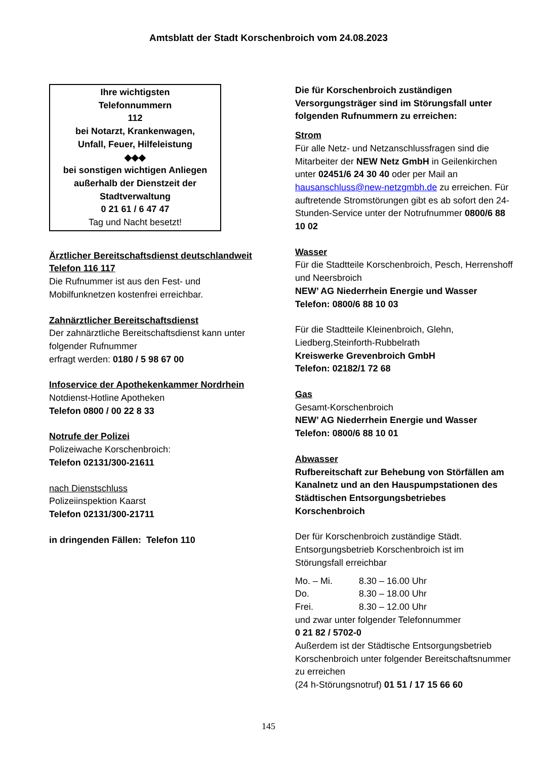Amtsblatt der Stadt Korschenbroich vom 24.08.2023
Ihre wichtigsten
Telefonnummern
112
bei Notarzt, Krankenwagen,
Unfall, Feuer, Hilfeleistung
◆◆◆
bei sonstigen wichtigen Anliegen
außerhalb der Dienstzeit der
Stadtverwaltung
0 21 61 / 6 47 47
Tag und Nacht besetzt!
Ärztlicher Bereitschaftsdienst deutschlandweit Telefon 116 117
Die Rufnummer ist aus den Fest- und Mobilfunknetzen kostenfrei erreichbar.
Zahnärztlicher Bereitschaftsdienst
Der zahnärztliche Bereitschaftsdienst kann unter folgender Rufnummer
erfragt werden: 0180 / 5 98 67 00
Infoservice der Apothekenkammer Nordrhein
Notdienst-Hotline Apotheken
Telefon 0800 / 00 22 8 33
Notrufe der Polizei
Polizeiwache Korschenbroich:
Telefon 02131/300-21611
nach Dienstschluss
Polizeiinspektion Kaarst
Telefon 02131/300-21711
in dringenden Fällen: Telefon 110
Die für Korschenbroich zuständigen Versorgungsträger sind im Störungsfall unter folgenden Rufnummern zu erreichen:
Strom
Für alle Netz- und Netzanschlussfragen sind die Mitarbeiter der NEW Netz GmbH in Geilenkirchen unter 02451/6 24 30 40 oder per Mail an hausanschluss@new-netzgmbh.de zu erreichen. Für auftretende Stromstörungen gibt es ab sofort den 24-Stunden-Service unter der Notrufnummer 0800/6 88 10 02
Wasser
Für die Stadtteile Korschenbroich, Pesch, Herrenshoff und Neersbroich
NEW’ AG Niederrhein Energie und Wasser
Telefon: 0800/6 88 10 03
Für die Stadtteile Kleinenbroich, Glehn, Liedberg,Steinforth-Rubbelrath
Kreiswerke Grevenbroich GmbH
Telefon: 02182/1 72 68
Gas
Gesamt-Korschenbroich
NEW’ AG Niederrhein Energie und Wasser
Telefon: 0800/6 88 10 01
Abwasser
Rufbereitschaft zur Behebung von Störfällen am Kanalnetz und an den Hauspumpstationen des Städtischen Entsorgungsbetriebes Korschenbroich
Der für Korschenbroich zuständige Städt. Entsorgungsbetrieb Korschenbroich ist im Störungsfall erreichbar
| Mo. – Mi. | 8.30 – 16.00 Uhr |
| Do. | 8.30 – 18.00 Uhr |
| Frei. | 8.30 – 12.00 Uhr |
und zwar unter folgender Telefonnummer
0 21 82 / 5702-0
Außerdem ist der Städtische Entsorgungsbetrieb Korschenbroich unter folgender Bereitschaftsnummer zu erreichen
(24 h-Störungsnotruf) 01 51 / 17 15 66 60
145